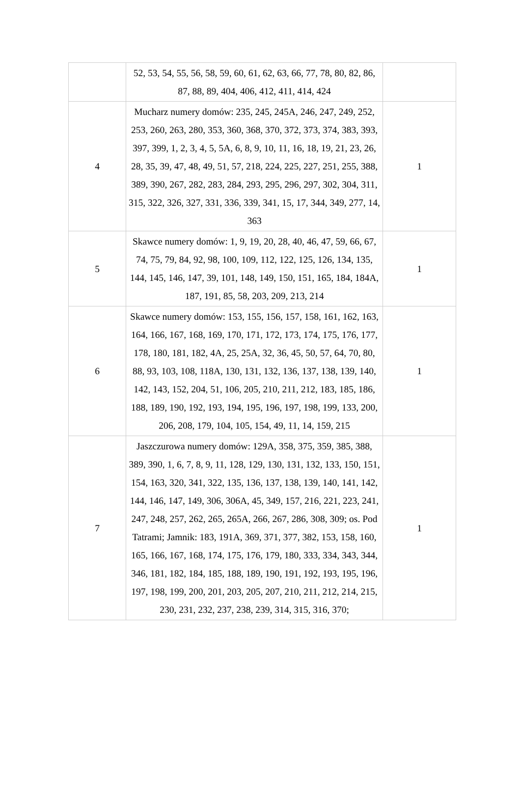| | 52, 53, 54, 55, 56, 58, 59, 60, 61, 62, 63, 66, 77, 78, 80, 82, 86, 87, 88, 89, 404, 406, 412, 411, 414, 424 | |
| 4 | Mucharz numery domów: 235, 245, 245A, 246, 247, 249, 252, 253, 260, 263, 280, 353, 360, 368, 370, 372, 373, 374, 383, 393, 397, 399, 1, 2, 3, 4, 5, 5A, 6, 8, 9, 10, 11, 16, 18, 19, 21, 23, 26, 28, 35, 39, 47, 48, 49, 51, 57, 218, 224, 225, 227, 251, 255, 388, 389, 390, 267, 282, 283, 284, 293, 295, 296, 297, 302, 304, 311, 315, 322, 326, 327, 331, 336, 339, 341, 15, 17, 344, 349, 277, 14, 363 | 1 |
| 5 | Skawce numery domów: 1, 9, 19, 20, 28, 40, 46, 47, 59, 66, 67, 74, 75, 79, 84, 92, 98, 100, 109, 112, 122, 125, 126, 134, 135, 144, 145, 146, 147, 39, 101, 148, 149, 150, 151, 165, 184, 184A, 187, 191, 85, 58, 203, 209, 213, 214 | 1 |
| 6 | Skawce numery domów: 153, 155, 156, 157, 158, 161, 162, 163, 164, 166, 167, 168, 169, 170, 171, 172, 173, 174, 175, 176, 177, 178, 180, 181, 182, 4A, 25, 25A, 32, 36, 45, 50, 57, 64, 70, 80, 88, 93, 103, 108, 118A, 130, 131, 132, 136, 137, 138, 139, 140, 142, 143, 152, 204, 51, 106, 205, 210, 211, 212, 183, 185, 186, 188, 189, 190, 192, 193, 194, 195, 196, 197, 198, 199, 133, 200, 206, 208, 179, 104, 105, 154, 49, 11, 14, 159, 215 | 1 |
| 7 | Jaszczurowa numery domów: 129A, 358, 375, 359, 385, 388, 389, 390, 1, 6, 7, 8, 9, 11, 128, 129, 130, 131, 132, 133, 150, 151, 154, 163, 320, 341, 322, 135, 136, 137, 138, 139, 140, 141, 142, 144, 146, 147, 149, 306, 306A, 45, 349, 157, 216, 221, 223, 241, 247, 248, 257, 262, 265, 265A, 266, 267, 286, 308, 309; os. Pod Tatrami; Jamnik: 183, 191A, 369, 371, 377, 382, 153, 158, 160, 165, 166, 167, 168, 174, 175, 176, 179, 180, 333, 334, 343, 344, 346, 181, 182, 184, 185, 188, 189, 190, 191, 192, 193, 195, 196, 197, 198, 199, 200, 201, 203, 205, 207, 210, 211, 212, 214, 215, 230, 231, 232, 237, 238, 239, 314, 315, 316, 370; | 1 |